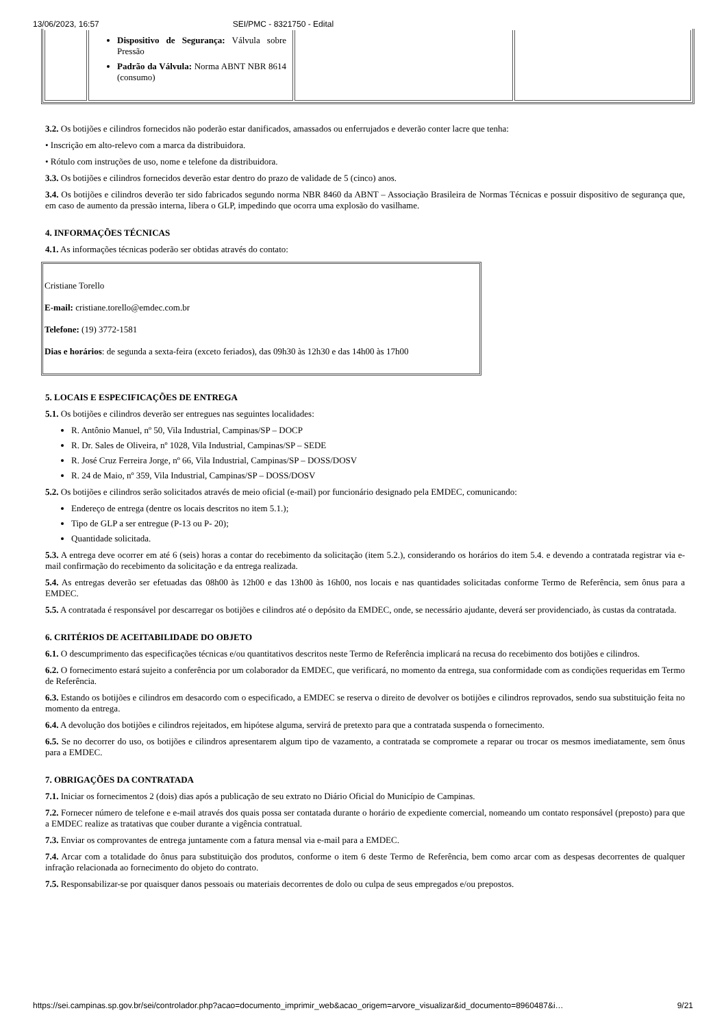13/06/2023, 16:57 SEI/PMC - 8321750 - Edital
| | Dispositivo de Segurança: Válvula sobre Pressão Padrão da Válvula: Norma ABNT NBR 8614 (consumo) | | |
3.2. Os botijões e cilindros fornecidos não poderão estar danificados, amassados ou enferrujados e deverão conter lacre que tenha:
• Inscrição em alto-relevo com a marca da distribuidora.
• Rótulo com instruções de uso, nome e telefone da distribuidora.
3.3. Os botijões e cilindros fornecidos deverão estar dentro do prazo de validade de 5 (cinco) anos.
3.4. Os botijões e cilindros deverão ter sido fabricados segundo norma NBR 8460 da ABNT – Associação Brasileira de Normas Técnicas e possuir dispositivo de segurança que, em caso de aumento da pressão interna, libera o GLP, impedindo que ocorra uma explosão do vasilhame.
4. INFORMAÇÕES TÉCNICAS
4.1. As informações técnicas poderão ser obtidas através do contato:
Cristiane Torello
E-mail: cristiane.torello@emdec.com.br
Telefone: (19) 3772-1581
Dias e horários: de segunda a sexta-feira (exceto feriados), das 09h30 às 12h30 e das 14h00 às 17h00
5. LOCAIS E ESPECIFICAÇÕES DE ENTREGA
5.1. Os botijões e cilindros deverão ser entregues nas seguintes localidades:
R. Antônio Manuel, nº 50, Vila Industrial, Campinas/SP – DOCP
R. Dr. Sales de Oliveira, nº 1028, Vila Industrial, Campinas/SP – SEDE
R. José Cruz Ferreira Jorge, nº 66, Vila Industrial, Campinas/SP – DOSS/DOSV
R. 24 de Maio, nº 359, Vila Industrial, Campinas/SP – DOSS/DOSV
5.2. Os botijões e cilindros serão solicitados através de meio oficial (e-mail) por funcionário designado pela EMDEC, comunicando:
Endereço de entrega (dentre os locais descritos no item 5.1.);
Tipo de GLP a ser entregue (P-13 ou P- 20);
Quantidade solicitada.
5.3. A entrega deve ocorrer em até 6 (seis) horas a contar do recebimento da solicitação (item 5.2.), considerando os horários do item 5.4. e devendo a contratada registrar via e-mail confirmação do recebimento da solicitação e da entrega realizada.
5.4. As entregas deverão ser efetuadas das 08h00 às 12h00 e das 13h00 às 16h00, nos locais e nas quantidades solicitadas conforme Termo de Referência, sem ônus para a EMDEC.
5.5. A contratada é responsável por descarregar os botijões e cilindros até o depósito da EMDEC, onde, se necessário ajudante, deverá ser providenciado, às custas da contratada.
6. CRITÉRIOS DE ACEITABILIDADE DO OBJETO
6.1. O descumprimento das especificações técnicas e/ou quantitativos descritos neste Termo de Referência implicará na recusa do recebimento dos botijões e cilindros.
6.2. O fornecimento estará sujeito a conferência por um colaborador da EMDEC, que verificará, no momento da entrega, sua conformidade com as condições requeridas em Termo de Referência.
6.3. Estando os botijões e cilindros em desacordo com o especificado, a EMDEC se reserva o direito de devolver os botijões e cilindros reprovados, sendo sua substituição feita no momento da entrega.
6.4. A devolução dos botijões e cilindros rejeitados, em hipótese alguma, servirá de pretexto para que a contratada suspenda o fornecimento.
6.5. Se no decorrer do uso, os botijões e cilindros apresentarem algum tipo de vazamento, a contratada se compromete a reparar ou trocar os mesmos imediatamente, sem ônus para a EMDEC.
7. OBRIGAÇÕES DA CONTRATADA
7.1. Iniciar os fornecimentos 2 (dois) dias após a publicação de seu extrato no Diário Oficial do Município de Campinas.
7.2. Fornecer número de telefone e e-mail através dos quais possa ser contatada durante o horário de expediente comercial, nomeando um contato responsável (preposto) para que a EMDEC realize as tratativas que couber durante a vigência contratual.
7.3. Enviar os comprovantes de entrega juntamente com a fatura mensal via e-mail para a EMDEC.
7.4. Arcar com a totalidade do ônus para substituição dos produtos, conforme o item 6 deste Termo de Referência, bem como arcar com as despesas decorrentes de qualquer infração relacionada ao fornecimento do objeto do contrato.
7.5. Responsabilizar-se por quaisquer danos pessoais ou materiais decorrentes de dolo ou culpa de seus empregados e/ou prepostos.
https://sei.campinas.sp.gov.br/sei/controlador.php?acao=documento_imprimir_web&acao_origem=arvore_visualizar&id_documento=8960487&i… 9/21